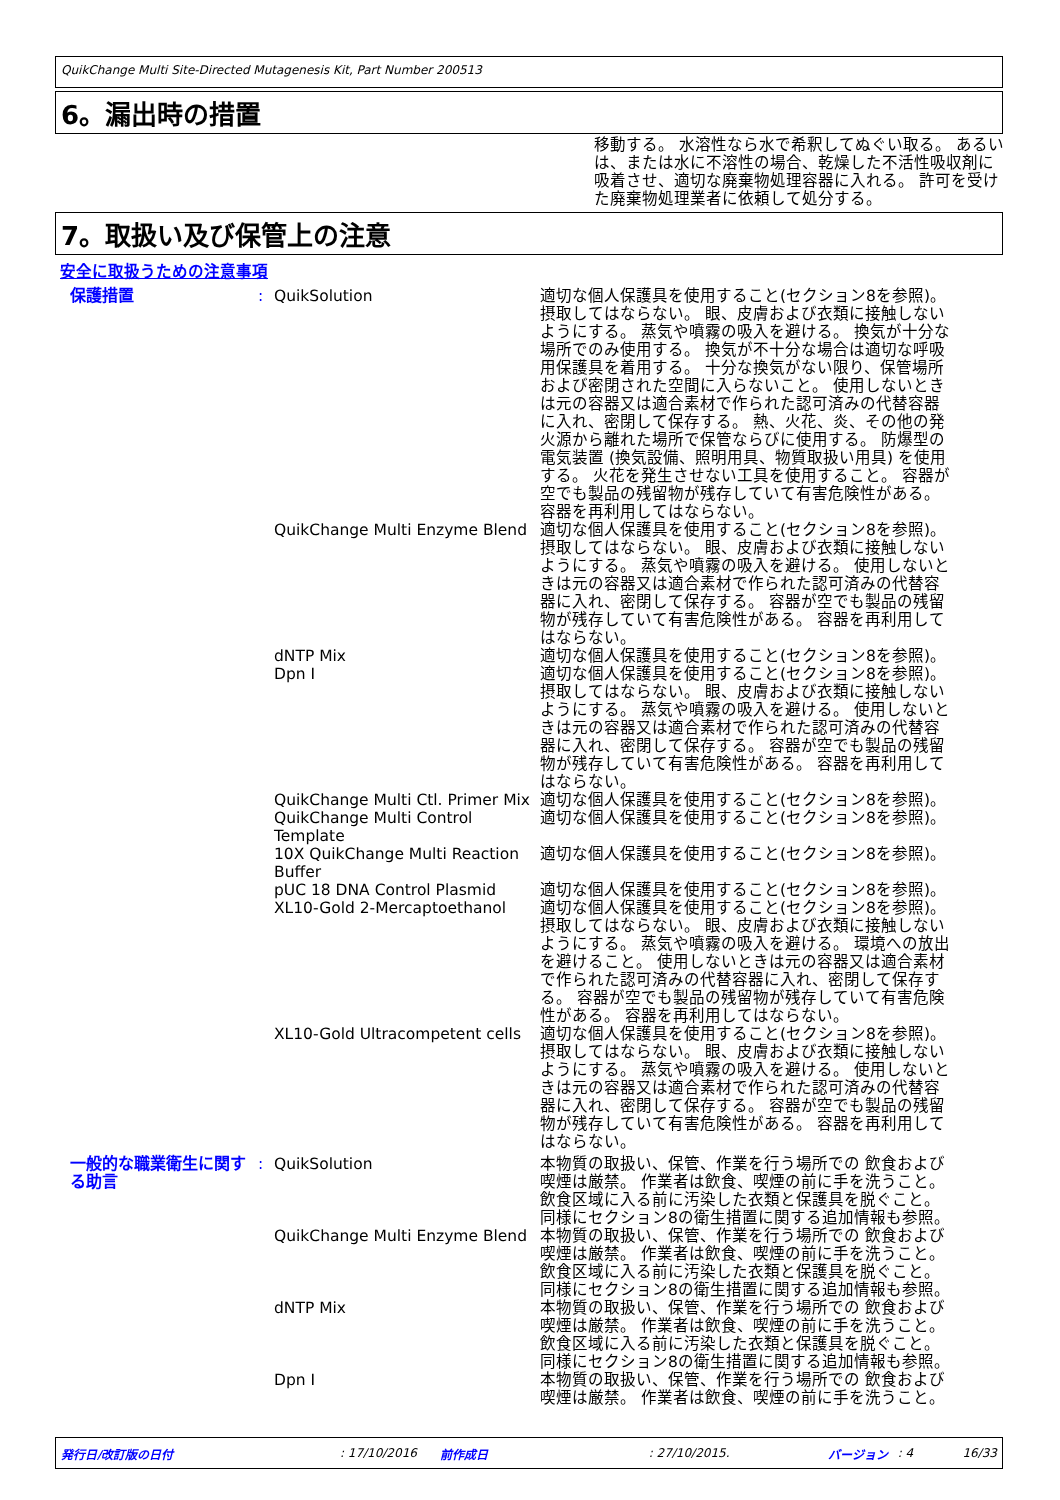QuikChange Multi Site-Directed Mutagenesis Kit, Part Number 200513
6。漏出時の措置
移動する。 水溶性なら水で希釈してぬぐい取る。 あるいは、または水に不溶性の場合、乾燥した不活性吸収剤に吸着させ、適切な廃棄物処理容器に入れる。 許可を受けた廃棄物処理業者に依頼して処分する。
7。取扱い及び保管上の注意
安全に取扱うための注意事項
保護措置 : QuikSolution 適切な個人保護具を使用すること(セクション8を参照)。 摂取してはならない。 眼、皮膚および衣類に接触しないようにする。 蒸気や噴霧の吸入を避ける。 換気が十分な場所でのみ使用する。 換気が不十分な場合は適切な呼吸用保護具を着用する。 十分な換気がない限り、保管場所および密閉された空間に入らないこと。 使用しないときは元の容器又は適合素材で作られた認可済みの代替容器に入れ、密閉して保存する。 熱、火花、炎、その他の発火源から離れた場所で保管ならびに使用する。 防爆型の電気装置 (換気設備、照明用具、物質取扱い用具) を使用する。 火花を発生させない工具を使用すること。 容器が空でも製品の残留物が残存していて有害危険性がある。 容器を再利用してはならない。
QuikChange Multi Enzyme Blend
適切な個人保護具を使用すること(セクション8を参照)。 摂取してはならない。 眼、皮膚および衣類に接触しないようにする。 蒸気や噴霧の吸入を避ける。 使用しないときは元の容器又は適合素材で作られた認可済みの代替容器に入れ、密閉して保存する。 容器が空でも製品の残留物が残存していて有害危険性がある。 容器を再利用してはならない。
dNTP Mix 適切な個人保護具を使用すること(セクション8を参照)。
Dpn I 適切な個人保護具を使用すること(セクション8を参照)。 摂取してはならない。 眼、皮膚および衣類に接触しないようにする。 蒸気や噴霧の吸入を避ける。 使用しないときは元の容器又は適合素材で作られた認可済みの代替容器に入れ、密閉して保存する。 容器が空でも製品の残留物が残存していて有害危険性がある。 容器を再利用してはならない。
QuikChange Multi Ctl. Primer Mix
適切な個人保護具を使用すること(セクション8を参照)。
QuikChange Multi Control Template
適切な個人保護具を使用すること(セクション8を参照)。
10X QuikChange Multi Reaction Buffer
適切な個人保護具を使用すること(セクション8を参照)。
pUC 18 DNA Control Plasmid 適切な個人保護具を使用すること(セクション8を参照)。
XL10-Gold 2-Mercaptoethanol 適切な個人保護具を使用すること(セクション8を参照)。 摂取してはならない。 眼、皮膚および衣類に接触しないようにする。 蒸気や噴霧の吸入を避ける。 環境への放出を避けること。 使用しないときは元の容器又は適合素材で作られた認可済みの代替容器に入れ、密閉して保存する。 容器が空でも製品の残留物が残存していて有害危険性がある。 容器を再利用してはならない。
XL10-Gold Ultracompetent cells
適切な個人保護具を使用すること(セクション8を参照)。 摂取してはならない。 眼、皮膚および衣類に接触しないようにする。 蒸気や噴霧の吸入を避ける。 使用しないときは元の容器又は適合素材で作られた認可済みの代替容器に入れ、密閉して保存する。 容器が空でも製品の残留物が残存していて有害危険性がある。 容器を再利用してはならない。
一般的な職業衛生に関する助言 : QuikSolution 本物質の取扱い、保管、作業を行う場所での 飲食および喫煙は厳禁。 作業者は飲食、喫煙の前に手を洗うこと。 飲食区域に入る前に汚染した衣類と保護具を脱ぐこと。 同様にセクション8の衛生措置に関する追加情報も参照。
QuikChange Multi Enzyme Blend
本物質の取扱い、保管、作業を行う場所での 飲食および喫煙は厳禁。 作業者は飲食、喫煙の前に手を洗うこと。 飲食区域に入る前に汚染した衣類と保護具を脱ぐこと。 同様にセクション8の衛生措置に関する追加情報も参照。
dNTP Mix 本物質の取扱い、保管、作業を行う場所での 飲食および喫煙は厳禁。 作業者は飲食、喫煙の前に手を洗うこと。 飲食区域に入る前に汚染した衣類と保護具を脱ぐこと。 同様にセクション8の衛生措置に関する追加情報も参照。
Dpn I 本物質の取扱い、保管、作業を行う場所での 飲食および喫煙は厳禁。 作業者は飲食、喫煙の前に手を洗うこと。
発行日/改訂版の日付: 17/10/2016 前作成日: 27/10/2015. バージョン: 4 16/33